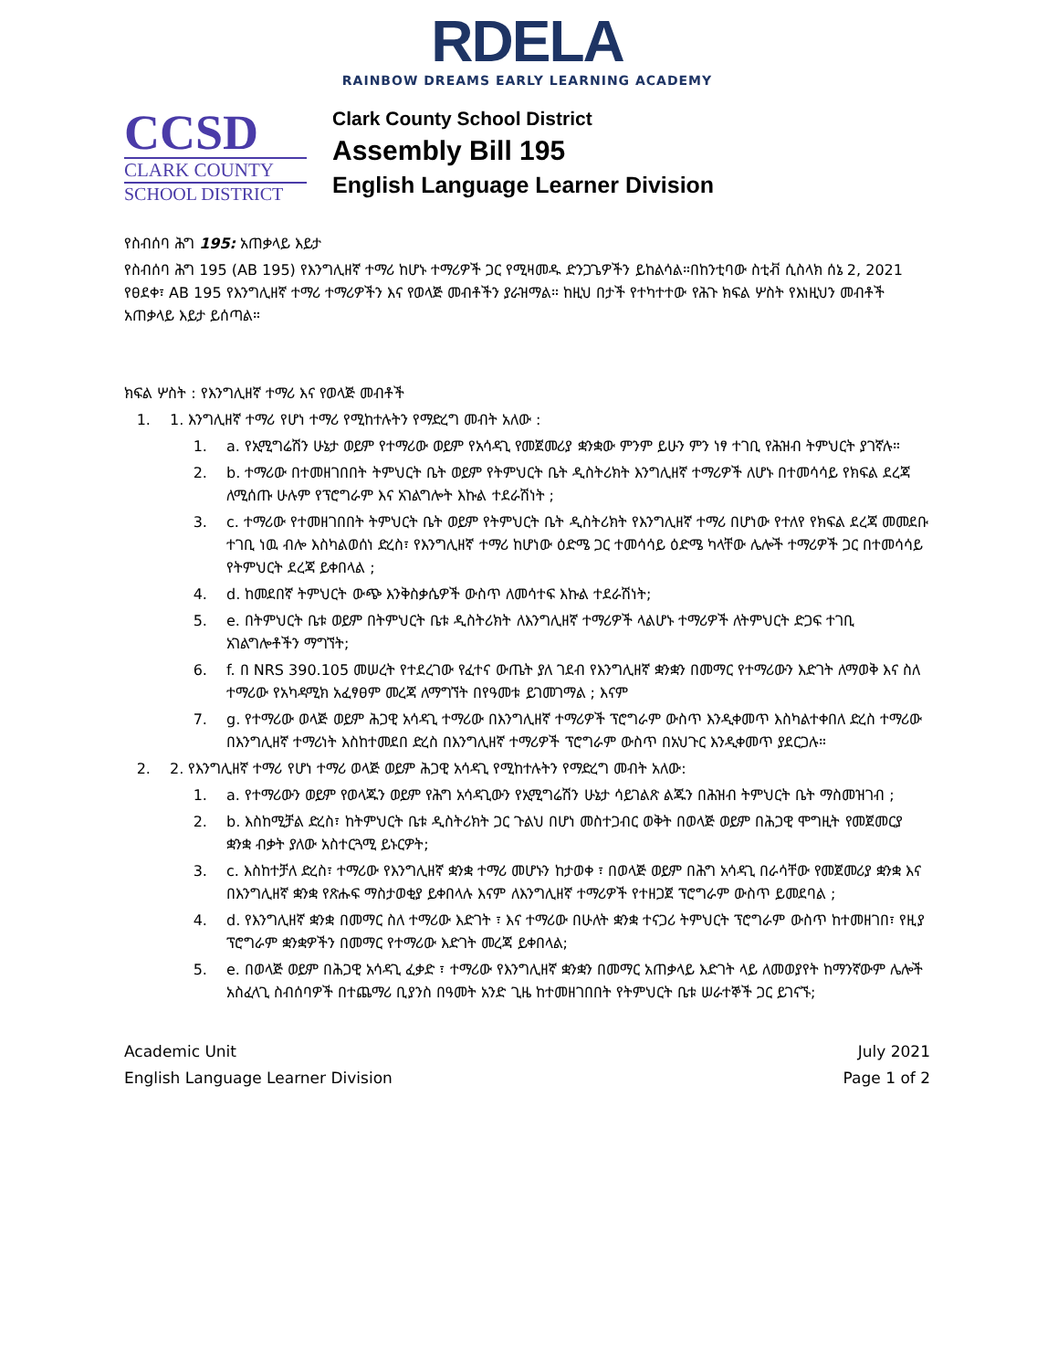RDELA
RAINBOW DREAMS EARLY LEARNING ACADEMY
CCSD
CLARK COUNTY
SCHOOL DISTRICT
Clark County School District
Assembly Bill 195
English Language Learner Division
የስብሰባ ሕግ 195: አጠቃላይ እይታ
የስብሰባ ሕግ 195 (AB 195) የእንግሊዘኛ ተማሪ ከሆኑ ተማሪዎች ጋር የሚዛመዱ ድንጋጌዎችን ይከልሳል።በከንቲባው ስቲቭ ሲስላክ ሰኔ 2, 2021 የፀደቀ፣ AB 195 የእንግሊዘኛ ተማሪ ተማሪዎችን እና የወላጅ መብቶችን ያራዝማል። ከዚህ በታች የተካተተው የሕጉ ክፍል ሦስት የእነዚህን መብቶች አጠቃላይ እይታ ይሰጣል።
ክፍል ሦስት : የእንግሊዘኛ ተማሪ እና የወላጅ መብቶች
1. 1. እንግሊዘኛ ተማሪ የሆነ ተማሪ የሚከተሉትን የማድረግ መብት አለው :
1. a. የኢሚግሬሽን ሁኔታ ወይም የተማሪው ወይም የአሳዳጊ የመጀመሪያ ቋንቋው ምንም ይሁን ምን ነፃ ተገቢ የሕዝብ ትምህርት ያገኛሉ።
2. b. ተማሪው በተመዘገበበት ትምህርት ቤት ወይም የትምህርት ቤት ዲስትሪክት እንግሊዘኛ ተማሪዎች ለሆኑ በተመሳሳይ የክፍል ደረጃ ለሚሰጡ ሁሉም የፕሮግራም እና አገልግሎት እኩል ተደራሽነት ;
3. c. ተማሪው የተመዘገበበት ትምህርት ቤት ወይም የትምህርት ቤት ዲስትሪክት የእንግሊዘኛ ተማሪ በሆነው የተለየ የክፍል ደረጃ መመደቡ ተገቢ ነዉ ብሎ እስካልወሰነ ድረስ፣ የእንግሊዘኛ ተማሪ ከሆነው ዕድሜ ጋር ተመሳሳይ ዕድሜ ካላቸው ሌሎች ተማሪዎች ጋር በተመሳሳይ የትምህርት ደረጃ ይቀበላል ;
4. d. ከመደበኛ ትምህርት ውጭ እንቅስቃሴዎች ውስጥ ለመሳተፍ እኩል ተደራሽነት;
5. e. በትምህርት ቤቱ ወይም በትምህርት ቤቱ ዲስትሪክት ለእንግሊዘኛ ተማሪዎች ላልሆኑ ተማሪዎች ለትምህርት ድጋፍ ተገቢ አገልግሎቶችን ማግኘት;
6. f. በ NRS 390.105 መሠረት የተደረገው የፈተና ውጤት ያለ ገደብ የእንግሊዘኛ ቋንቋን በመማር የተማሪውን እድገት ለማወቅ እና ስለ ተማሪው የአካዳሚክ አፈፃፀም መረጃ ለማግኘት በየዓመቱ ይገመገማል ; እናም
7. g. የተማሪው ወላጅ ወይም ሕጋዊ አሳዳጊ ተማሪው በእንግሊዘኛ ተማሪዎች ፕሮግራም ውስጥ እንዲቀመጥ እስካልተቀበለ ድረስ ተማሪው በእንግሊዘኛ ተማሪነት እስከተመደበ ድረስ በእንግሊዘኛ ተማሪዎች ፕሮግራም ውስጥ በአህጉር እንዲቀመጥ ያደርጋሉ።
2. 2. የእንግሊዘኛ ተማሪ የሆነ ተማሪ ወላጅ ወይም ሕጋዊ አሳዳጊ የሚከተሉትን የማድረግ መብት አለው:
1. a. የተማሪውን ወይም የወላጁን ወይም የሕግ አሳዳጊውን የኢሚግሬሽን ሁኔታ ሳይገልጽ ልጁን በሕዝብ ትምህርት ቤት ማስመዝገብ ;
2. b. እስከሚቻል ድረስ፣ ከትምህርት ቤቱ ዲስትሪክት ጋር ጉልህ በሆነ መስተጋብር ወቅት በወላጅ ወይም በሕጋዊ ሞግዚት የመጀመርያ ቋንቋ ብቃት ያለው አስተርጓሚ ይኑርዎት;
3. c. እስከተቻለ ድረስ፣ ተማሪው የእንግሊዘኛ ቋንቋ ተማሪ መሆኑን ከታወቀ ፣ በወላጅ ወይም በሕግ አሳዳጊ በራሳቸው የመጀመሪያ ቋንቋ እና በእንግሊዘኛ ቋንቋ የጽሑፍ ማስታወቂያ ይቀበላሉ እናም ለእንግሊዘኛ ተማሪዎች የተዘጋጀ ፕሮግራም ውስጥ ይመደባል ;
4. d. የእንግሊዘኛ ቋንቋ በመማር ስለ ተማሪው እድገት ፣ እና ተማሪው በሁለት ቋንቋ ተናጋሪ ትምህርት ፕሮግራም ውስጥ ከተመዘገበ፣ የዚያ ፕሮግራም ቋንቋዎችን በመማር የተማሪው እድገት መረጃ ይቀበላል;
5. e. በወላጅ ወይም በሕጋዊ አሳዳጊ ፈቃድ ፣ ተማሪው የእንግሊዘኛ ቋንቋን በመማር አጠቃላይ እድገት ላይ ለመወያየት ከማንኛውም ሌሎች አስፈላጊ ስብሰባዎች በተጨማሪ ቢያንስ በዓመት አንድ ጊዜ ከተመዘገበበት የትምህርት ቤቱ ሠራተኞች ጋር ይገናኙ;
Academic Unit
English Language Learner Division
July 2021
Page 1 of 2